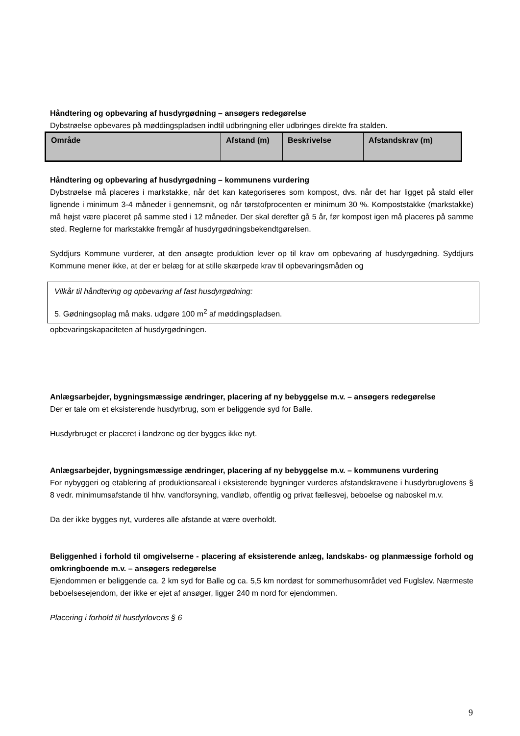Håndtering og opbevaring af husdyrgødning – ansøgers redegørelse
Dybstrøelse opbevares på møddingspladsen indtil udbringning eller udbringes direkte fra stalden.
| Område | Afstand (m) | Beskrivelse | Afstandskrav (m) |
| --- | --- | --- | --- |
Håndtering og opbevaring af husdyrgødning – kommunens vurdering
Dybstrøelse må placeres i markstakke, når det kan kategoriseres som kompost, dvs. når det har ligget på stald eller lignende i minimum 3-4 måneder i gennemsnit, og når tørstofprocenten er minimum 30 %. Kompoststakke (markstakke) må højst være placeret på samme sted i 12 måneder. Der skal derefter gå 5 år, før kompost igen må placeres på samme sted. Reglerne for markstakke fremgår af husdyrgødningsbekendtgørelsen.
Syddjurs Kommune vurderer, at den ansøgte produktion lever op til krav om opbevaring af husdyrgødning. Syddjurs Kommune mener ikke, at der er belæg for at stille skærpede krav til opbevaringsmåden og
Vilkår til håndtering og opbevaring af fast husdyrgødning:
5. Gødningsoplag må maks. udgøre 100 m<sup>2</sup> af møddingspladsen.
opbevaringskapaciteten af husdyrgødningen.
Anlægsarbejder, bygningsmæssige ændringer, placering af ny bebyggelse m.v. – ansøgers redegørelse
Der er tale om et eksisterende husdyrbrug, som er beliggende syd for Balle.
Husdyrbruget er placeret i landzone og der bygges ikke nyt.
Anlægsarbejder, bygningsmæssige ændringer, placering af ny bebyggelse m.v. – kommunens vurdering
For nybyggeri og etablering af produktionsareal i eksisterende bygninger vurderes afstandskravene i husdyrbruglovens § 8 vedr. minimumsafstande til hhv. vandforsyning, vandløb, offentlig og privat fællesvej, beboelse og naboskel m.v.
Da der ikke bygges nyt, vurderes alle afstande at være overholdt.
Beliggenhed i forhold til omgivelserne - placering af eksisterende anlæg, landskabs- og planmæssige forhold og omkringboende m.v. – ansøgers redegørelse
Ejendommen er beliggende ca. 2 km syd for Balle og ca. 5,5 km nordøst for sommerhusområdet ved Fuglslev. Nærmeste beboelsesejendom, der ikke er ejet af ansøger, ligger 240 m nord for ejendommen.
Placering i forhold til husdyrlovens § 6
9